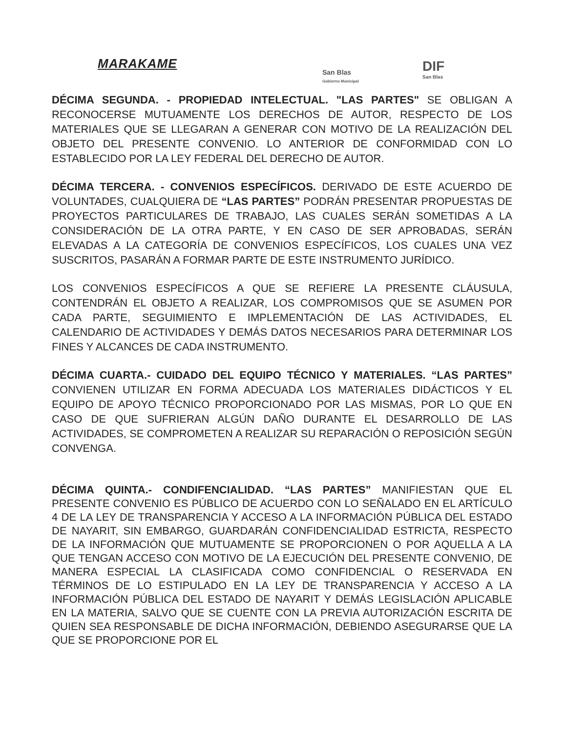MARAKAME
San Blas
Gobierno Municipal
DIF
San Blas
DÉCIMA SEGUNDA. - PROPIEDAD INTELECTUAL. "LAS PARTES" SE OBLIGAN A RECONOCERSE MUTUAMENTE LOS DERECHOS DE AUTOR, RESPECTO DE LOS MATERIALES QUE SE LLEGARAN A GENERAR CON MOTIVO DE LA REALIZACIÓN DEL OBJETO DEL PRESENTE CONVENIO. LO ANTERIOR DE CONFORMIDAD CON LO ESTABLECIDO POR LA LEY FEDERAL DEL DERECHO DE AUTOR.
DÉCIMA TERCERA. - CONVENIOS ESPECÍFICOS. DERIVADO DE ESTE ACUERDO DE VOLUNTADES, CUALQUIERA DE “LAS PARTES” PODRÁN PRESENTAR PROPUESTAS DE PROYECTOS PARTICULARES DE TRABAJO, LAS CUALES SERÁN SOMETIDAS A LA CONSIDERACIÓN DE LA OTRA PARTE, Y EN CASO DE SER APROBADAS, SERÁN ELEVADAS A LA CATEGORÍA DE CONVENIOS ESPECÍFICOS, LOS CUALES UNA VEZ SUSCRITOS, PASARÁN A FORMAR PARTE DE ESTE INSTRUMENTO JURÍDICO.
LOS CONVENIOS ESPECÍFICOS A QUE SE REFIERE LA PRESENTE CLÁUSULA, CONTENDRÁN EL OBJETO A REALIZAR, LOS COMPROMISOS QUE SE ASUMEN POR CADA PARTE, SEGUIMIENTO E IMPLEMENTACIÓN DE LAS ACTIVIDADES, EL CALENDARIO DE ACTIVIDADES Y DEMÁS DATOS NECESARIOS PARA DETERMINAR LOS FINES Y ALCANCES DE CADA INSTRUMENTO.
DÉCIMA CUARTA.- CUIDADO DEL EQUIPO TÉCNICO Y MATERIALES. “LAS PARTES” CONVIENEN UTILIZAR EN FORMA ADECUADA LOS MATERIALES DIDÁCTICOS Y EL EQUIPO DE APOYO TÉCNICO PROPORCIONADO POR LAS MISMAS, POR LO QUE EN CASO DE QUE SUFRIERAN ALGÚN DAÑO DURANTE EL DESARROLLO DE LAS ACTIVIDADES, SE COMPROMETEN A REALIZAR SU REPARACIÓN O REPOSICIÓN SEGÚN CONVENGA.
DÉCIMA QUINTA.- CONDIFENCIALIDAD. “LAS PARTES” MANIFIESTAN QUE EL PRESENTE CONVENIO ES PÚBLICO DE ACUERDO CON LO SEÑALADO EN EL ARTÍCULO 4 DE LA LEY DE TRANSPARENCIA Y ACCESO A LA INFORMACIÓN PÚBLICA DEL ESTADO DE NAYARIT, SIN EMBARGO, GUARDARÁN CONFIDENCIALIDAD ESTRICTA, RESPECTO DE LA INFORMACIÓN QUE MUTUAMENTE SE PROPORCIONEN O POR AQUELLA A LA QUE TENGAN ACCESO CON MOTIVO DE LA EJECUCIÓN DEL PRESENTE CONVENIO, DE MANERA ESPECIAL LA CLASIFICADA COMO CONFIDENCIAL O RESERVADA EN TÉRMINOS DE LO ESTIPULADO EN LA LEY DE TRANSPARENCIA Y ACCESO A LA INFORMACIÓN PÚBLICA DEL ESTADO DE NAYARIT Y DEMÁS LEGISLACIÓN APLICABLE EN LA MATERIA, SALVO QUE SE CUENTE CON LA PREVIA AUTORIZACIÓN ESCRITA DE QUIEN SEA RESPONSABLE DE DICHA INFORMACIÓN, DEBIENDO ASEGURARSE QUE LA QUE SE PROPORCIONE POR EL